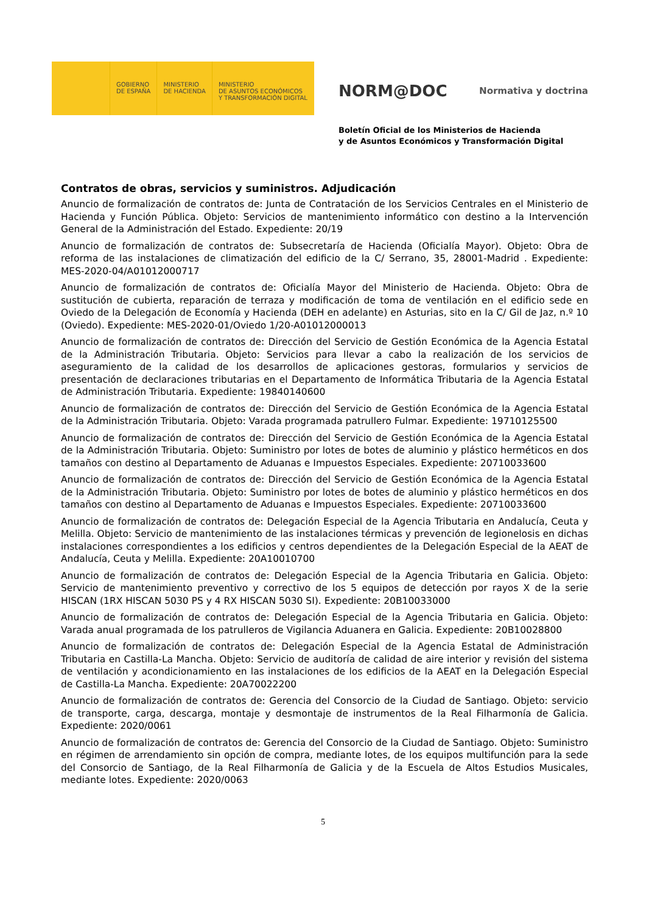GOBIERNO
DE ESPAÑA
MINISTERIO
DE HACIENDA
MINISTERIO
DE ASUNTOS ECONÓMICOS
Y TRANSFORMACIÓN DIGITAL
NORM@DOC Normativa y doctrina
Boletín Oficial de los Ministerios de Hacienda
y de Asuntos Económicos y Transformación Digital
Contratos de obras, servicios y suministros. Adjudicación
Anuncio de formalización de contratos de: Junta de Contratación de los Servicios Centrales en el Ministerio de Hacienda y Función Pública. Objeto: Servicios de mantenimiento informático con destino a la Intervención General de la Administración del Estado. Expediente: 20/19
Anuncio de formalización de contratos de: Subsecretaría de Hacienda (Oficialía Mayor). Objeto: Obra de reforma de las instalaciones de climatización del edificio de la C/ Serrano, 35, 28001-Madrid . Expediente: MES-2020-04/A01012000717
Anuncio de formalización de contratos de: Oficialía Mayor del Ministerio de Hacienda. Objeto: Obra de sustitución de cubierta, reparación de terraza y modificación de toma de ventilación en el edificio sede en Oviedo de la Delegación de Economía y Hacienda (DEH en adelante) en Asturias, sito en la C/ Gil de Jaz, n.º 10 (Oviedo). Expediente: MES-2020-01/Oviedo 1/20-A01012000013
Anuncio de formalización de contratos de: Dirección del Servicio de Gestión Económica de la Agencia Estatal de la Administración Tributaria. Objeto: Servicios para llevar a cabo la realización de los servicios de aseguramiento de la calidad de los desarrollos de aplicaciones gestoras, formularios y servicios de presentación de declaraciones tributarias en el Departamento de Informática Tributaria de la Agencia Estatal de Administración Tributaria. Expediente: 19840140600
Anuncio de formalización de contratos de: Dirección del Servicio de Gestión Económica de la Agencia Estatal de la Administración Tributaria. Objeto: Varada programada patrullero Fulmar. Expediente: 19710125500
Anuncio de formalización de contratos de: Dirección del Servicio de Gestión Económica de la Agencia Estatal de la Administración Tributaria. Objeto: Suministro por lotes de botes de aluminio y plástico herméticos en dos tamaños con destino al Departamento de Aduanas e Impuestos Especiales. Expediente: 20710033600
Anuncio de formalización de contratos de: Dirección del Servicio de Gestión Económica de la Agencia Estatal de la Administración Tributaria. Objeto: Suministro por lotes de botes de aluminio y plástico herméticos en dos tamaños con destino al Departamento de Aduanas e Impuestos Especiales. Expediente: 20710033600
Anuncio de formalización de contratos de: Delegación Especial de la Agencia Tributaria en Andalucía, Ceuta y Melilla. Objeto: Servicio de mantenimiento de las instalaciones térmicas y prevención de legionelosis en dichas instalaciones correspondientes a los edificios y centros dependientes de la Delegación Especial de la AEAT de Andalucía, Ceuta y Melilla. Expediente: 20A10010700
Anuncio de formalización de contratos de: Delegación Especial de la Agencia Tributaria en Galicia. Objeto: Servicio de mantenimiento preventivo y correctivo de los 5 equipos de detección por rayos X de la serie HISCAN (1RX HISCAN 5030 PS y 4 RX HISCAN 5030 SI). Expediente: 20B10033000
Anuncio de formalización de contratos de: Delegación Especial de la Agencia Tributaria en Galicia. Objeto: Varada anual programada de los patrulleros de Vigilancia Aduanera en Galicia. Expediente: 20B10028800
Anuncio de formalización de contratos de: Delegación Especial de la Agencia Estatal de Administración Tributaria en Castilla-La Mancha. Objeto: Servicio de auditoría de calidad de aire interior y revisión del sistema de ventilación y acondicionamiento en las instalaciones de los edificios de la AEAT en la Delegación Especial de Castilla-La Mancha. Expediente: 20A70022200
Anuncio de formalización de contratos de: Gerencia del Consorcio de la Ciudad de Santiago. Objeto: servicio de transporte, carga, descarga, montaje y desmontaje de instrumentos de la Real Filharmonía de Galicia. Expediente: 2020/0061
Anuncio de formalización de contratos de: Gerencia del Consorcio de la Ciudad de Santiago. Objeto: Suministro en régimen de arrendamiento sin opción de compra, mediante lotes, de los equipos multifunción para la sede del Consorcio de Santiago, de la Real Filharmonía de Galicia y de la Escuela de Altos Estudios Musicales, mediante lotes. Expediente: 2020/0063
5